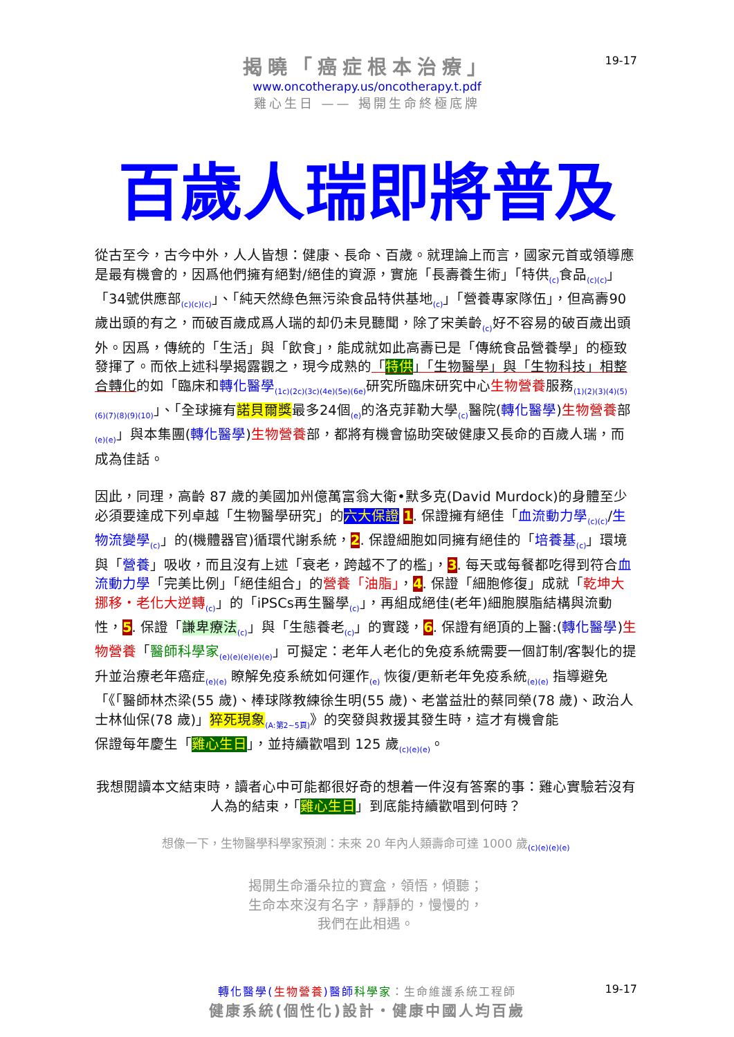揭曉「癌症根本治療」
www.oncotherapy.us/oncotherapy.t.pdf
雞心生日 —— 揭開生命終極底牌
19-17
百歲人瑞即將普及
從古至今，古今中外，人人皆想：健康、長命、百歲。就理論上而言，國家元首或領導應是最有機會的，因爲他們擁有絕對/絕佳的資源，實施「長壽養生術」「特供<sub>(c)</sub>食品<sub>(c)(c)</sub>」「34號供應部<sub>(c)(c)(c)</sub>」、「純天然綠色無污染食品特供基地<sub>(c)</sub>」「營養專家隊伍」，但高壽90歲出頭的有之，而破百歲成爲人瑞的却仍未見聽聞，除了宋美齡<sub>(c)</sub>好不容易的破百歲出頭外。因爲，傳統的「生活」與「飲食」，能成就如此高壽已是「傳統食品營養學」的極致發揮了。而依上述科學揭露觀之，現今成熟的「特供」「生物醫學」與「生物科技」相整合轉化的如「臨床和轉化醫學<sub>(1c)(2c)(3c)(4e)(5e)(6e)</sub>研究所臨床研究中心生物營養服務<sub>(1)(2)(3)(4)(5)(6)(7)(8)(9)(10)</sub>」、「全球擁有諾貝爾獎最多24個<sub>(e)</sub>的洛克菲勒大學<sub>(c)</sub>醫院(轉化醫學)生物營養部<sub>(e)(e)</sub>」與本集團(轉化醫學)生物營養部，都將有機會協助突破健康又長命的百歲人瑞，而成為佳話。
因此，同理，高齡 87 歲的美國加州億萬富翁大衛•默多克(David Murdock)的身體至少必須要達成下列卓越「生物醫學研究」的六大保證 1. 保證擁有絕佳「血流動力學<sub>(c)(c)</sub>/生物流變學<sub>(c)</sub>」的(機體器官)循環代謝系統，2. 保證細胞如同擁有絕佳的「培養基<sub>(c)</sub>」環境與「營養」吸收，而且沒有上述「衰老，跨越不了的檻」，3. 每天或每餐都吃得到符合血流動力學「完美比例」「絕佳組合」的營養「油脂」，4. 保證「細胞修復」成就「乾坤大挪移・老化大逆轉<sub>(c)</sub>」的「iPSCs再生醫學<sub>(c)</sub>」，再組成絕佳(老年)細胞膜脂結構與流動性，5. 保證「謙卑療法<sub>(c)</sub>」與「生態養老<sub>(c)</sub>」的實踐，6. 保證有絕頂的上醫:(轉化醫學)生物營養「醫師科學家<sub>(e)(e)(e)(e)(e)</sub>」可擬定：老年人老化的免疫系統需要一個訂制/客製化的提升並治療老年癌症<sub>(e)(e)</sub> 瞭解免疫系統如何運作<sub>(e)</sub> 恢復/更新老年免疫系統<sub>(e)(e)</sub> 指導避免「《「醫師林杰梁(55 歲)、棒球隊教練徐生明(55 歲)、老當益壯的蔡同榮(78 歲)、政治人士林仙保(78 歲)」猝死現象<sub>(A:第2~5頁)</sub>》的突發與救援其發生時，這才有機會能
保證每年慶生「雞心生日」，並持續歡唱到 125 歲<sub>(c)(e)(e)</sub>。
我想閱讀本文結束時，讀者心中可能都很好奇的想着一件沒有答案的事：雞心實驗若沒有人為的結束，「雞心生日」到底能持續歡唱到何時？
想像一下，生物醫學科學家預測：未來 20 年內人類壽命可達 1000 歲<sub>(c)(e)(e)(e)</sub>
揭開生命潘朵拉的寶盒，領悟，傾聽；
生命本來沒有名字，靜靜的，慢慢的，
我們在此相遇。
轉化醫學(生物營養)醫師 科學家：生命維護系統工程師
健康系統(個性化)設計・健康中國人均百歲
19-17